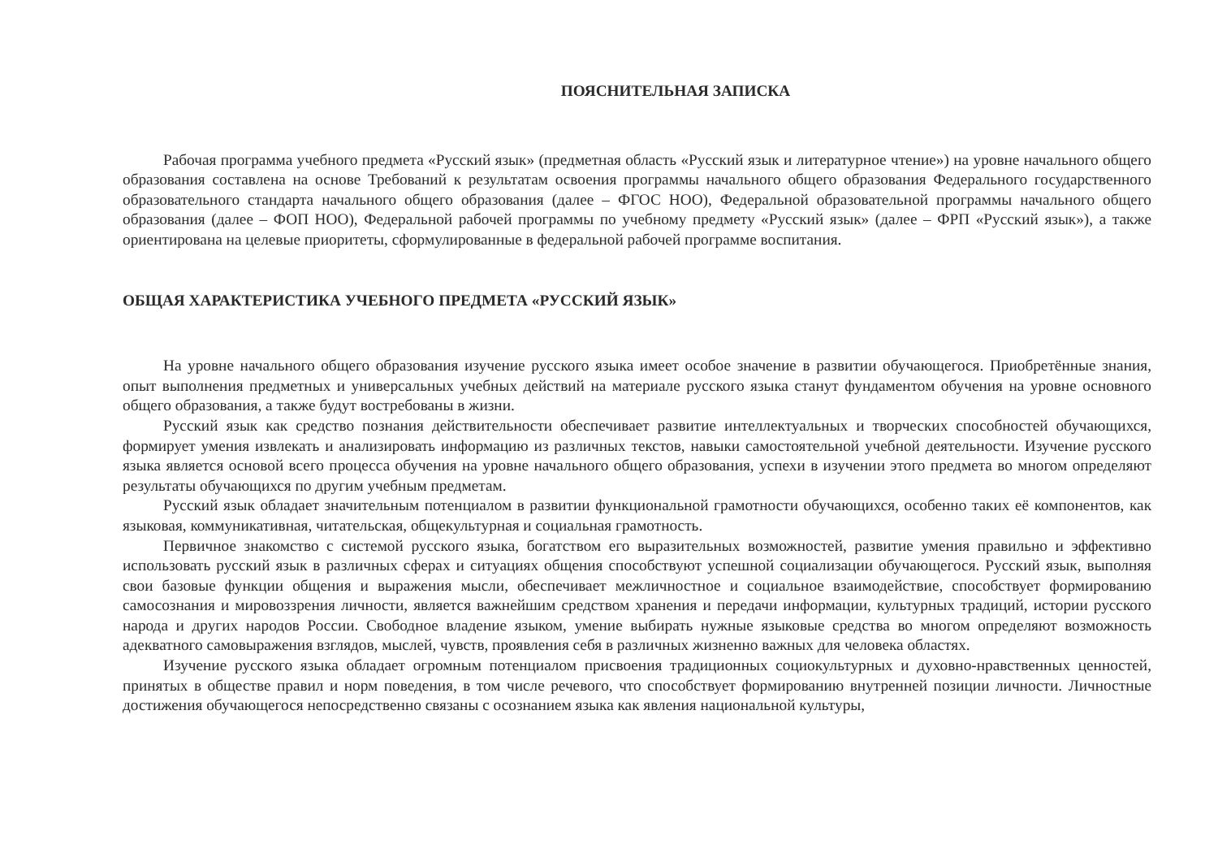ПОЯСНИТЕЛЬНАЯ ЗАПИСКА
Рабочая программа учебного предмета «Русский язык» (предметная область «Русский язык и литературное чтение») на уровне начального общего образования составлена на основе Требований к результатам освоения программы начального общего образования Федерального государственного образовательного стандарта начального общего образования (далее – ФГОС НОО), Федеральной образовательной программы начального общего образования (далее – ФОП НОО), Федеральной рабочей программы по учебному предмету «Русский язык» (далее – ФРП «Русский язык»), а также ориентирована на целевые приоритеты, сформулированные в федеральной рабочей программе воспитания.
ОБЩАЯ ХАРАКТЕРИСТИКА УЧЕБНОГО ПРЕДМЕТА «РУССКИЙ ЯЗЫК»
На уровне начального общего образования изучение русского языка имеет особое значение в развитии обучающегося. Приобретённые знания, опыт выполнения предметных и универсальных учебных действий на материале русского языка станут фундаментом обучения на уровне основного общего образования, а также будут востребованы в жизни.
Русский язык как средство познания действительности обеспечивает развитие интеллектуальных и творческих способностей обучающихся, формирует умения извлекать и анализировать информацию из различных текстов, навыки самостоятельной учебной деятельности. Изучение русского языка является основой всего процесса обучения на уровне начального общего образования, успехи в изучении этого предмета во многом определяют результаты обучающихся по другим учебным предметам.
Русский язык обладает значительным потенциалом в развитии функциональной грамотности обучающихся, особенно таких её компонентов, как языковая, коммуникативная, читательская, общекультурная и социальная грамотность.
Первичное знакомство с системой русского языка, богатством его выразительных возможностей, развитие умения правильно и эффективно использовать русский язык в различных сферах и ситуациях общения способствуют успешной социализации обучающегося. Русский язык, выполняя свои базовые функции общения и выражения мысли, обеспечивает межличностное и социальное взаимодействие, способствует формированию самосознания и мировоззрения личности, является важнейшим средством хранения и передачи информации, культурных традиций, истории русского народа и других народов России. Свободное владение языком, умение выбирать нужные языковые средства во многом определяют возможность адекватного самовыражения взглядов, мыслей, чувств, проявления себя в различных жизненно важных для человека областях.
Изучение русского языка обладает огромным потенциалом присвоения традиционных социокультурных и духовно-нравственных ценностей, принятых в обществе правил и норм поведения, в том числе речевого, что способствует формированию внутренней позиции личности. Личностные достижения обучающегося непосредственно связаны с осознанием языка как явления национальной культуры,